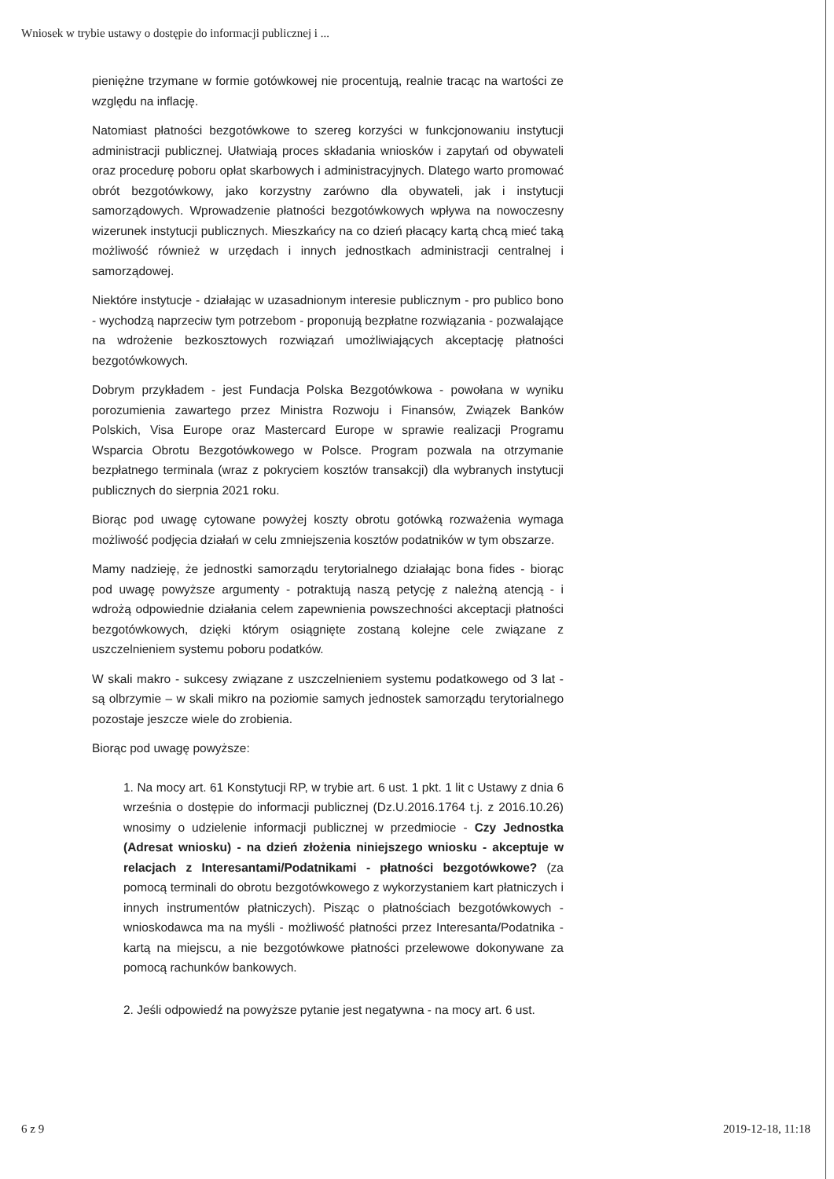Wniosek w trybie ustawy o dostępie do informacji publicznej i ...
pieniężne trzymane w formie gotówkowej nie procentują, realnie tracąc na wartości ze względu na inflację.
Natomiast płatności bezgotówkowe to szereg korzyści w funkcjonowaniu instytucji administracji publicznej. Ułatwiają proces składania wniosków i zapytań od obywateli oraz procedurę poboru opłat skarbowych i administracyjnych. Dlatego warto promować obrót bezgotówkowy, jako korzystny zarówno dla obywateli, jak i instytucji samorządowych. Wprowadzenie płatności bezgotówkowych wpływa na nowoczesny wizerunek instytucji publicznych. Mieszkańcy na co dzień płacący kartą chcą mieć taką możliwość również w urzędach i innych jednostkach administracji centralnej i samorządowej.
Niektóre instytucje - działając w uzasadnionym interesie publicznym - pro publico bono - wychodzą naprzeciw tym potrzebom - proponują bezpłatne rozwiązania - pozwalające na wdrożenie bezkosztowych rozwiązań umożliwiających akceptację płatności bezgotówkowych.
Dobrym przykładem - jest Fundacja Polska Bezgotówkowa - powołana w wyniku porozumienia zawartego przez Ministra Rozwoju i Finansów, Związek Banków Polskich, Visa Europe oraz Mastercard Europe w sprawie realizacji Programu Wsparcia Obrotu Bezgotówkowego w Polsce. Program pozwala na otrzymanie bezpłatnego terminala (wraz z pokryciem kosztów transakcji) dla wybranych instytucji publicznych do sierpnia 2021 roku.
Biorąc pod uwagę cytowane powyżej koszty obrotu gotówką rozważenia wymaga możliwość podjęcia działań w celu zmniejszenia kosztów podatników w tym obszarze.
Mamy nadzieję, że jednostki samorządu terytorialnego działając bona fides - biorąc pod uwagę powyższe argumenty - potraktują naszą petycję z należną atencją - i wdrożą odpowiednie działania celem zapewnienia powszechności akceptacji płatności bezgotówkowych, dzięki którym osiągnięte zostaną kolejne cele związane z uszczelnieniem systemu poboru podatków.
W skali makro - sukcesy związane z uszczelnieniem systemu podatkowego od 3 lat - są olbrzymie – w skali mikro na poziomie samych jednostek samorządu terytorialnego pozostaje jeszcze wiele do zrobienia.
Biorąc pod uwagę powyższe:
1. Na mocy art. 61 Konstytucji RP, w trybie art. 6 ust. 1 pkt. 1 lit c Ustawy z dnia 6 września o dostępie do informacji publicznej (Dz.U.2016.1764 t.j. z 2016.10.26) wnosimy o udzielenie informacji publicznej w przedmiocie - Czy Jednostka (Adresat wniosku) - na dzień złożenia niniejszego wniosku - akceptuje w relacjach z Interesantami/Podatnikami - płatności bezgotówkowe? (za pomocą terminali do obrotu bezgotówkowego z wykorzystaniem kart płatniczych i innych instrumentów płatniczych). Pisząc o płatnościach bezgotówkowych - wnioskodawca ma na myśli - możliwość płatności przez Interesanta/Podatnika - kartą na miejscu, a nie bezgotówkowe płatności przelewowe dokonywane za pomocą rachunków bankowych.
2. Jeśli odpowiedź na powyższe pytanie jest negatywna - na mocy art. 6 ust.
6 z 9 2019-12-18, 11:18